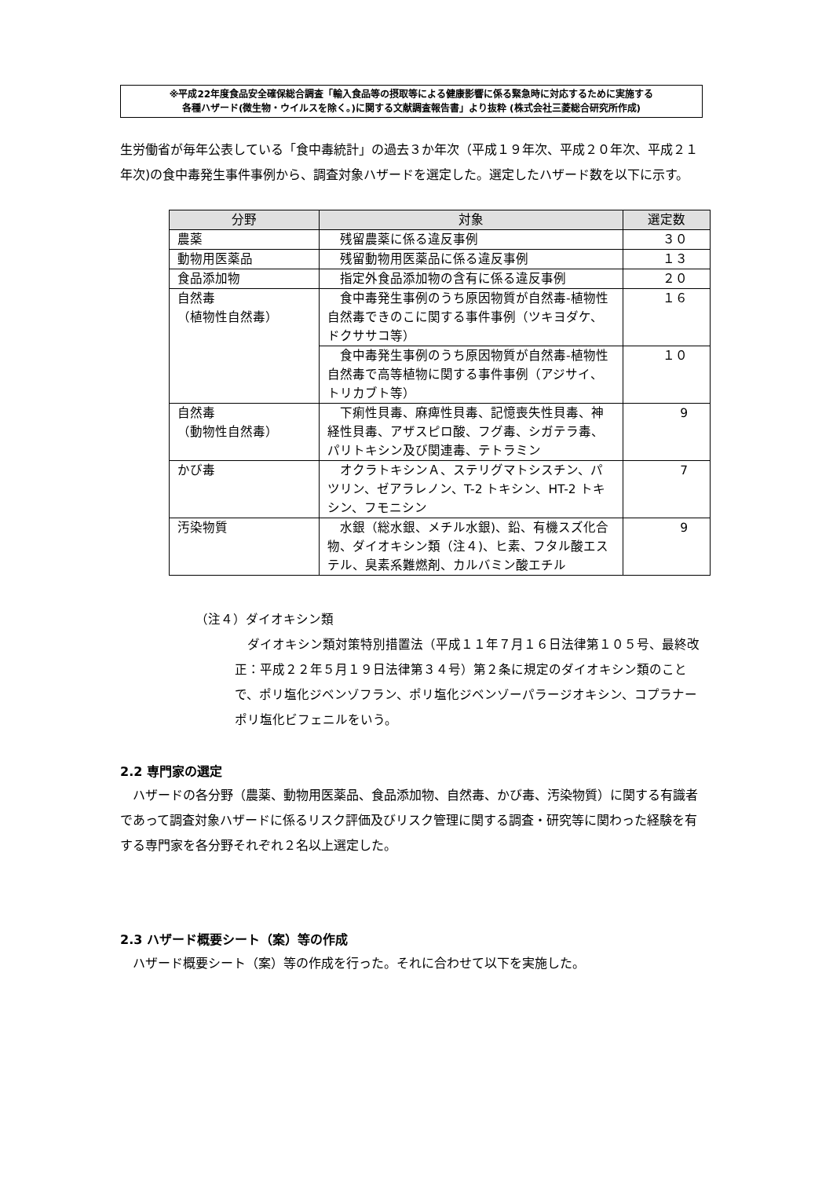※平成22年度食品安全確保総合調査「輸入食品等の摂取等による健康影響に係る緊急時に対応するために実施する
各種ハザード(微生物・ウイルスを除く。)に関する文献調査報告書」より抜粋 (株式会社三菱総合研究所作成)
生労働省が毎年公表している「食中毒統計」の過去３か年次（平成１９年次、平成２０年次、平成２１年次)の食中毒発生事件事例から、調査対象ハザードを選定した。選定したハザード数を以下に示す。
| 分野 | 対象 | 選定数 |
| --- | --- | --- |
| 農薬 | 残留農薬に係る違反事例 | ３０ |
| 動物用医薬品 | 残留動物用医薬品に係る違反事例 | １３ |
| 食品添加物 | 指定外食品添加物の含有に係る違反事例 | ２０ |
| 自然毒 （植物性自然毒） | 食中毒発生事例のうち原因物質が自然毒-植物性自然毒できのこに関する事件事例（ツキヨダケ、ドクササコ等） | １６ |
| | 食中毒発生事例のうち原因物質が自然毒-植物性自然毒で高等植物に関する事件事例（アジサイ、トリカブト等） | １０ |
| 自然毒 （動物性自然毒） | 下痢性貝毒、麻痺性貝毒、記憶喪失性貝毒、神経性貝毒、アザスピロ酸、フグ毒、シガテラ毒、パリトキシン及び関連毒、テトラミン | 9 |
| かび毒 | オクラトキシンＡ、ステリグマトシスチン、パツリン、ゼアラレノン、T-2 トキシン、HT-2 トキシン、フモニシン | 7 |
| 汚染物質 | 水銀（総水銀、メチル水銀)、鉛、有機スズ化合物、ダイオキシン類（注４)、ヒ素、フタル酸エステル、臭素系難燃剤、カルバミン酸エチル | 9 |
（注４）ダイオキシン類
ダイオキシン類対策特別措置法（平成１１年７月１６日法律第１０５号、最終改正：平成２２年５月１９日法律第３４号）第２条に規定のダイオキシン類のことで、ポリ塩化ジベンゾフラン、ポリ塩化ジベンゾーパラージオキシン、コプラナーポリ塩化ビフェニルをいう。
2.2 専門家の選定
　ハザードの各分野（農薬、動物用医薬品、食品添加物、自然毒、かび毒、汚染物質）に関する有識者であって調査対象ハザードに係るリスク評価及びリスク管理に関する調査・研究等に関わった経験を有する専門家を各分野それぞれ２名以上選定した。
2.3 ハザード概要シート（案）等の作成
　ハザード概要シート（案）等の作成を行った。それに合わせて以下を実施した。